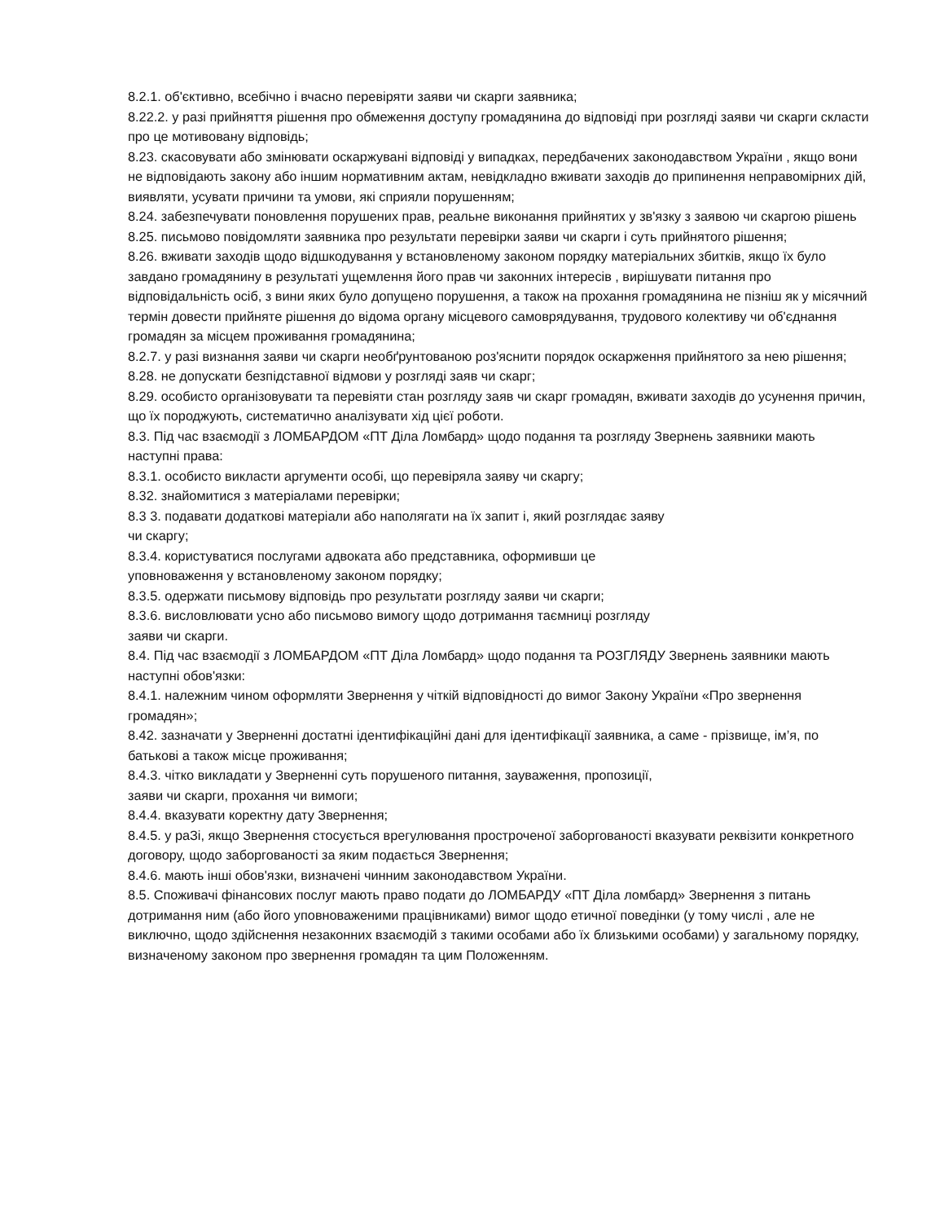8.2.1. об'єктивно, всебічно і вчасно перевіряти заяви чи скарги заявника;
8.22.2. у разі прийняття рішення про обмеження доступу громадянина до відповіді при розгляді заяви чи скарги скласти про це мотивовану відповідь;
8.23. скасовувати або змінювати оскаржувані відповіді у випадках, передбачених законодавством України , якщо вони не відповідають закону або іншим нормативним актам, невідкладно вживати заходів до припинення неправомірних дій, виявляти, усувати причини та умови, які сприяли порушенням;
8.24. забезпечувати поновлення порушених прав, реальне виконання прийнятих у зв'язку з заявою чи скаргою рішень
8.25. письмово повідомляти заявника про результати перевірки заяви чи скарги і суть прийнятого рішення;
8.26. вживати заходів щодо відшкодування у встановленому законом порядку матеріальних збитків, якщо їх було завдано громадянину в результаті ущемлення його прав чи законних інтересів , вирішувати питання про відповідальність осіб, з вини яких було допущено порушення, а також на прохання громадянина не пізніш як у місячний термін довести прийняте рішення до відома органу місцевого самоврядування, трудового колективу чи об'єднання громадян за місцем проживання громадянина;
8.2.7. у разі визнання заяви чи скарги необґрунтованою роз'яснити порядок оскарження прийнятого за нею рішення;
8.28. не допускати безпідставної відмови у розгляді заяв чи скарг;
8.29. особисто організовувати та перевіяти стан розгляду заяв чи скарг громадян, вживати заходів до усунення причин, що їх породжують, систематично аналізувати хід цієї роботи.
8.3. Під час взаємодії з ЛОМБАРДОМ «ПТ Діла Ломбард» щодо подання та розгляду Звернень заявники мають наступні права:
8.3.1. особисто викласти аргументи особі, що перевіряла заяву чи скаргу;
8.32. знайомитися з матеріалами перевірки;
8.3 3. подавати додаткові матеріали або наполягати на їх запит і, який розглядає заяву
чи скаргу;
8.3.4. користуватися послугами адвоката або представника, оформивши це
уповноваження у встановленому законом порядку;
8.3.5. одержати письмову відповідь про результати розгляду заяви чи скарги;
8.3.6. висловлювати усно або письмово вимогу щодо дотримання таємниці розгляду
заяви чи скарги.
8.4. Під час взаємодії з ЛОМБАРДОМ «ПТ Діла Ломбард» щодо подання та РОЗГЛЯДУ Звернень заявники мають наступні обов'язки:
8.4.1. належним чином оформляти Звернення у чіткій відповідності до вимог Закону України «Про звернення громадян»;
8.42. зазначати у Зверненні достатні ідентифікаційні дані для ідентифікації заявника, а саме - прізвище, ім’я, по батькові а також місце проживання;
8.4.3. чітко викладати у Зверненні суть порушеного питання, зауваження, пропозиції,
заяви чи скарги, прохання чи вимоги;
8.4.4. вказувати коректну дату Звернення;
8.4.5. у раЗі, якщо Звернення стосується врегулювання простроченої заборгованості вказувати реквізити конкретного договору, щодо заборгованості за яким подається Звернення;
8.4.6. мають інші обов'язки, визначені чинним законодавством України.
8.5. Споживачі фінансових послуг мають право подати до ЛОМБАРДУ «ПТ Діла ломбард» Звернення з питань дотримання ним (або його уповноваженими працівниками) вимог щодо етичної поведінки (у тому числі , але не виключно, щодо здійснення незаконних взаємодій з такими особами або їх близькими особами) у загальному порядку, визначеному законом про звернення громадян та цим Положенням.